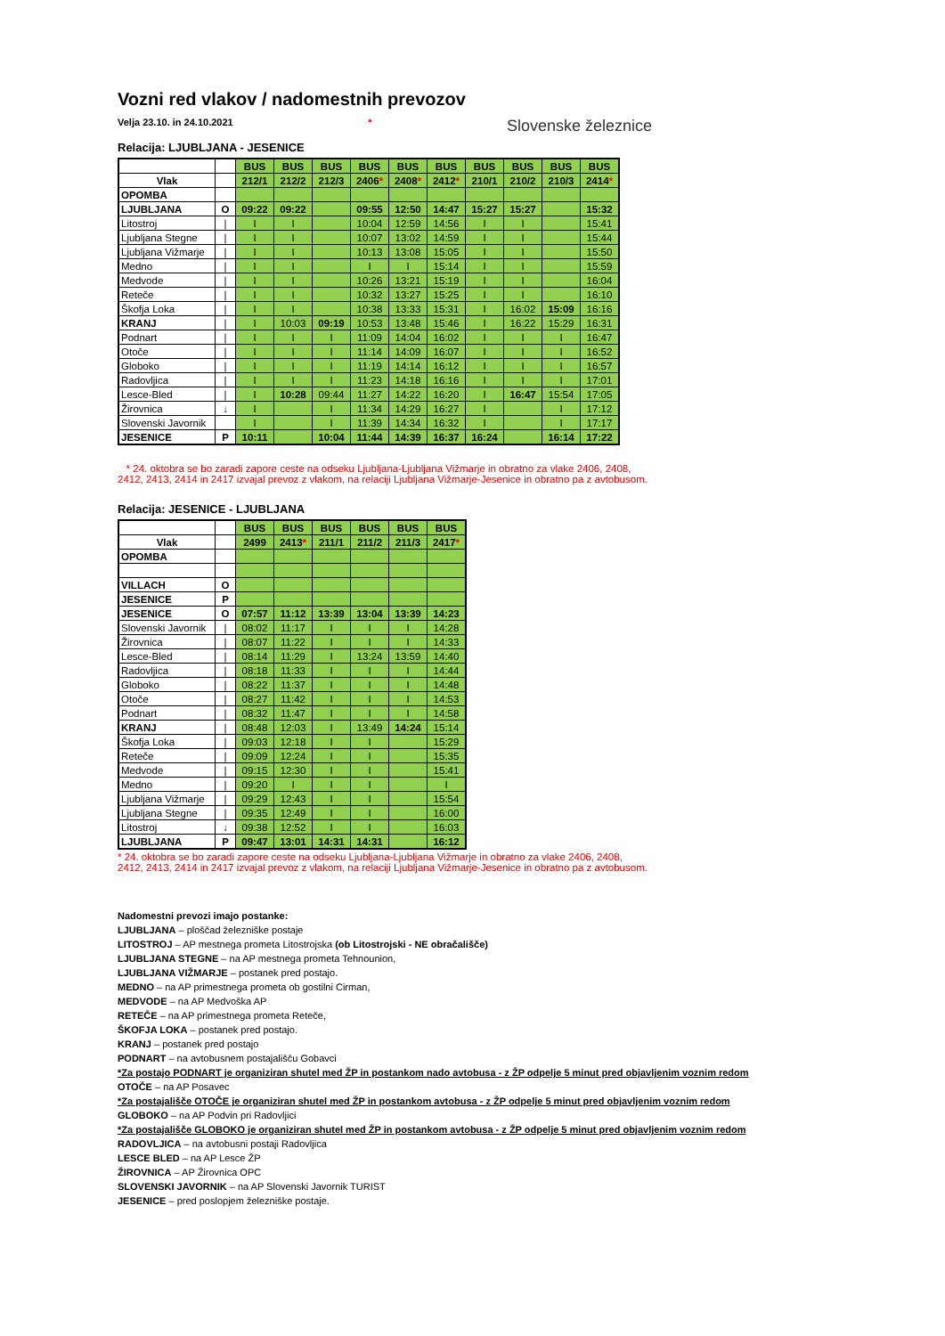Vozni red vlakov / nadomestnih prevozov
Velja 23.10. in 24.10.2021 * Slovenske železnice
Relacija: LJUBLJANA - JESENICE
| | | BUS | BUS | BUS | BUS | BUS | BUS | BUS | BUS | BUS | BUS |
| Vlak | | 212/1 | 212/2 | 212/3 | 2406 * | 2408 * | 2412 * | 210/1 | 210/2 | 210/3 | 2414 * |
| OPOMBA | | | | | | | | | | | |
| LJUBLJANA | O | 09:22 | 09:22 | | 09:55 | 12:50 | 14:47 | 15:27 | 15:27 | | 15:32 |
| Litostroj | / | I | I | | 10:04 | 12:59 | 14:56 | I | I | | 15:41 |
| Ljubljana Stegne | / | I | I | | 10:07 | 13:02 | 14:59 | I | I | | 15:44 |
| Ljubljana Vižmarje | / | I | I | | 10:13 | 13:08 | 15:05 | I | I | | 15:50 |
| Medno | / | I | I | | I | I | 15:14 | I | I | | 15:59 |
| Medvode | / | I | I | | 10:26 | 13:21 | 15:19 | I | I | | 16:04 |
| Reteče | / | I | I | | 10:32 | 13:27 | 15:25 | I | I | | 16:10 |
| Škofja Loka | / | I | I | | 10:38 | 13:33 | 15:31 | I | 16:02 | 15:09 | 16:16 |
| KRANJ | / | I | 10:03 | 09:19 | 10:53 | 13:48 | 15:46 | I | 16:22 | 15:29 | 16:31 |
| Podnart | / | I | I | I | 11:09 | 14:04 | 16:02 | I | I | I | 16:47 |
| Otoče | / | I | I | I | 11:14 | 14:09 | 16:07 | I | I | I | 16:52 |
| Globoko | / | I | I | I | 11:19 | 14:14 | 16:12 | I | I | I | 16:57 |
| Radovljica | / | I | I | I | 11:23 | 14:18 | 16:16 | I | I | I | 17:01 |
| Lesce-Bled | / | I | 10:28 | 09:44 | 11:27 | 14:22 | 16:20 | I | 16:47 | 15:54 | 17:05 |
| Žirovnica | ↓ | I | | I | 11:34 | 14:29 | 16:27 | I | | I | 17:12 |
| Slovenski Javornik | | I | | I | 11:39 | 14:34 | 16:32 | I | | I | 17:17 |
| JESENICE | P | 10:11 | | 10:04 | 11:44 | 14:39 | 16:37 | 16:24 | | 16:14 | 17:22 |
* 24. oktobra se bo zaradi zapore ceste na odseku Ljubljana-Ljubljana Vižmarje in obratno za vlake 2406, 2408,
2412, 2413, 2414 in 2417 izvajal prevoz z vlakom, na relaciji Ljubljana Vižmarje-Jesenice in obratno pa z avtobusom.
Relacija: JESENICE - LJUBLJANA
| | | BUS | BUS | BUS | BUS | BUS | BUS |
| Vlak | | 2499 | 2413 * | 211/1 | 211/2 | 211/3 | 2417 * |
| OPOMBA | | | | | | | |
| VILLACH | O | | | | | | |
| JESENICE | P | | | | | | |
| JESENICE | O | 07:57 | 11:12 | 13:39 | 13:04 | 13:39 | 14:23 |
| Slovenski Javornik | / | 08:02 | 11:17 | I | I | I | 14:28 |
| Žirovnica | / | 08:07 | 11:22 | I | I | I | 14:33 |
| Lesce-Bled | / | 08:14 | 11:29 | I | 13:24 | 13:59 | 14:40 |
| Radovljica | / | 08:18 | 11:33 | I | I | I | 14:44 |
| Globoko | / | 08:22 | 11:37 | I | I | I | 14:48 |
| Otoče | / | 08:27 | 11:42 | I | I | I | 14:53 |
| Podnart | / | 08:32 | 11:47 | I | I | I | 14:58 |
| KRANJ | / | 08:48 | 12:03 | I | 13:49 | 14:24 | 15:14 |
| Škofja Loka | / | 09:03 | 12:18 | I | I | | 15:29 |
| Reteče | / | 09:09 | 12:24 | I | I | | 15:35 |
| Medvode | / | 09:15 | 12:30 | I | I | | 15:41 |
| Medno | / | 09:20 | I | I | I | | I |
| Ljubljana Vižmarje | / | 09:29 | 12:43 | I | I | | 15:54 |
| Ljubljana Stegne | / | 09:35 | 12:49 | I | I | | 16:00 |
| Litostroj | ↓ | 09:38 | 12:52 | I | I | | 16:03 |
| LJUBLJANA | P | 09:47 | 13:01 | 14:31 | 14:31 | | 16:12 |
* 24. oktobra se bo zaradi zapore ceste na odseku Ljubljana-Ljubljana Vižmarje in obratno za vlake 2406, 2408,
2412, 2413, 2414 in 2417 izvajal prevoz z vlakom, na relaciji Ljubljana Vižmarje-Jesenice in obratno pa z avtobusom.
Nadomestni prevozi imajo postanke:
LJUBLJANA – ploščad železniške postaje
LITOSTROJ – AP mestnega prometa Litostrojska (ob Litostrojski - NE obračališče)
LJUBLJANA STEGNE – na AP mestnega prometa Tehnounion,
LJUBLJANA VIŽMARJE – postanek pred postajo.
MEDNO – na AP primestnega prometa ob gostilni Cirman,
MEDVODE – na AP Medvoška AP
RETEČE – na AP primestnega prometa Reteče,
ŠKOFJA LOKA – postanek pred postajo.
KRANJ – postanek pred postajo
PODNART – na avtobusnem postajališču Gobavci
*Za postajo PODNART je organiziran shutel med ŽP in postankom nado avtobusa - z ŽP odpelje 5 minut pred objavljenim voznim redom
OTOČE – na AP Posavec
*Za postajališče OTOČE je organiziran shutel med ŽP in postankom avtobusa - z ŽP odpelje 5 minut pred objavljenim voznim redom
GLOBOKO – na AP Podvin pri Radovljici
*Za postajališče GLOBOKO je organiziran shutel med ŽP in postankom avtobusa - z ŽP odpelje 5 minut pred objavljenim voznim redom
RADOVLJICA – na avtobusni postaji Radovljica
LESCE BLED – na AP Lesce ŽP
ŽIROVNICA – AP Žirovnica OPC
SLOVENSKI JAVORNIK – na AP Slovenski Javornik TURIST
JESENICE – pred poslopjem železniške postaje.